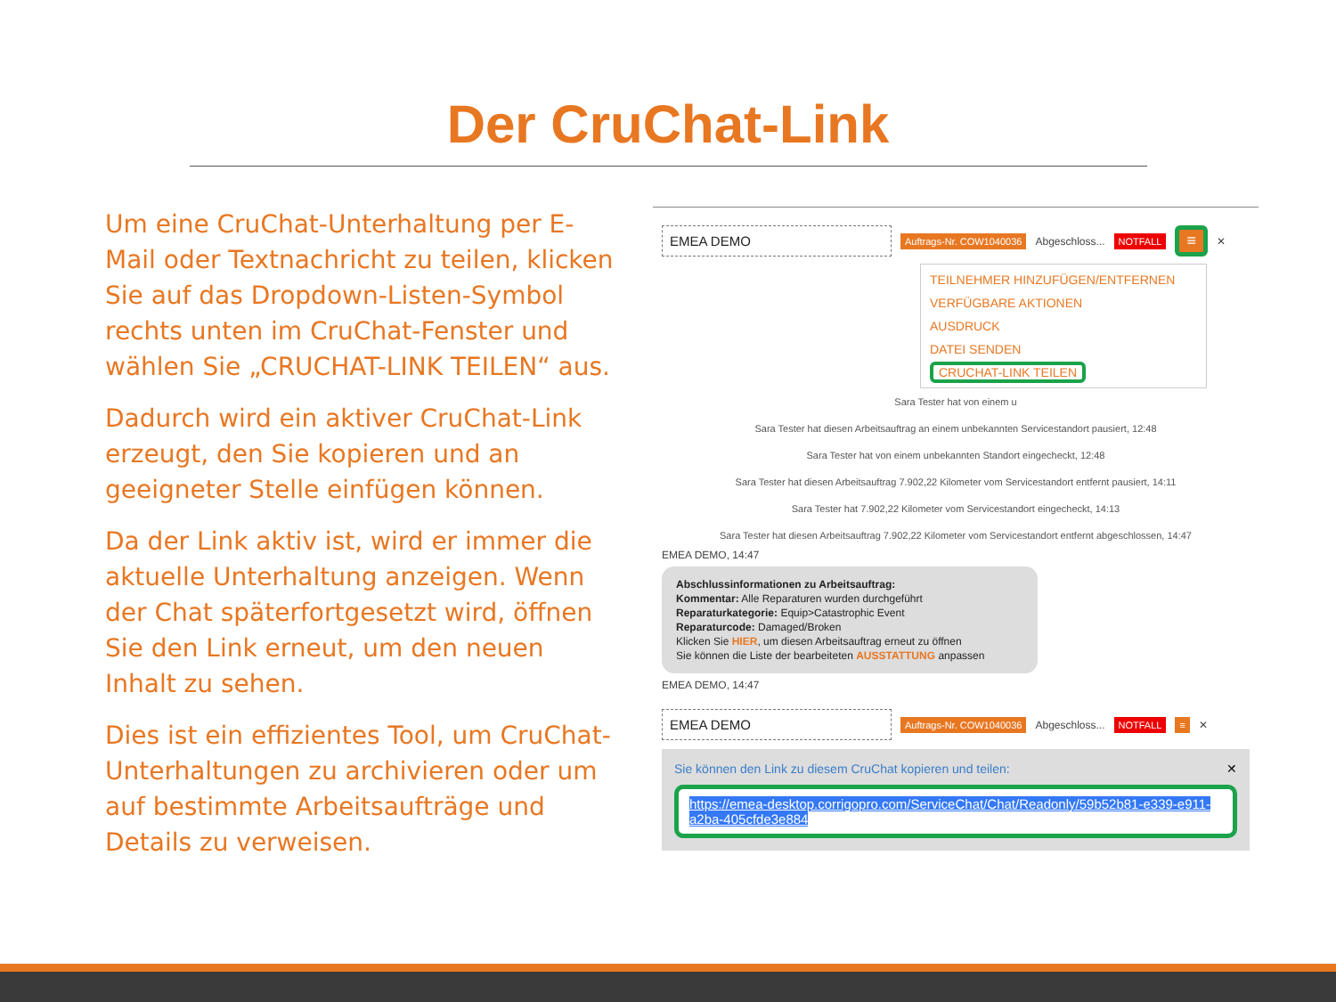Der CruChat-Link
Um eine CruChat-Unterhaltung per E-Mail oder Textnachricht zu teilen, klicken Sie auf das Dropdown-Listen-Symbol rechts unten im CruChat-Fenster und wählen Sie „CRUCHAT-LINK TEILEN“ aus.
Dadurch wird ein aktiver CruChat-Link erzeugt, den Sie kopieren und an geeigneter Stelle einfügen können.
Da der Link aktiv ist, wird er immer die aktuelle Unterhaltung anzeigen. Wenn der Chat späterfortgesetzt wird, öffnen Sie den Link erneut, um den neuen Inhalt zu sehen.
Dies ist ein effizientes Tool, um CruChat-Unterhaltungen zu archivieren oder um auf bestimmte Arbeitsaufträge und Details zu verweisen.
EMEA DEMO
Auftrags-Nr. COW1040036 Abgeschloss... NOTFALL ≡ ✕
TEILNEHMER HINZUFÜGEN/ENTFERNEN
VERFÜGBARE AKTIONEN
AUSDRUCK
DATEI SENDEN
CRUCHAT-LINK TEILEN
Sara Tester hat von einem u
Sara Tester hat diesen Arbeitsauftrag an einem unbekannten Servicestandort pausiert, 12:48
Sara Tester hat von einem unbekannten Standort eingecheckt, 12:48
Sara Tester hat diesen Arbeitsauftrag 7.902,22 Kilometer vom Servicestandort entfernt pausiert, 14:11
Sara Tester hat 7.902,22 Kilometer vom Servicestandort eingecheckt, 14:13
Sara Tester hat diesen Arbeitsauftrag 7.902,22 Kilometer vom Servicestandort entfernt abgeschlossen, 14:47
EMEA DEMO, 14:47
Abschlussinformationen zu Arbeitsauftrag:
Kommentar: Alle Reparaturen wurden durchgeführt
Reparaturkategorie: Equip>Catastrophic Event
Reparaturcode: Damaged/Broken
Klicken Sie HIER, um diesen Arbeitsauftrag erneut zu öffnen
Sie können die Liste der bearbeiteten AUSSTATTUNG anpassen
EMEA DEMO, 14:47
EMEA DEMO
Auftrags-Nr. COW1040036 Abgeschloss... NOTFALL ≡ ✕
Sie können den Link zu diesem CruChat kopieren und teilen: ✕
https://emea-desktop.corrigopro.com/ServiceChat/Chat/Readonly/59b52b81-e339-e911-a2ba-405cfde3e884